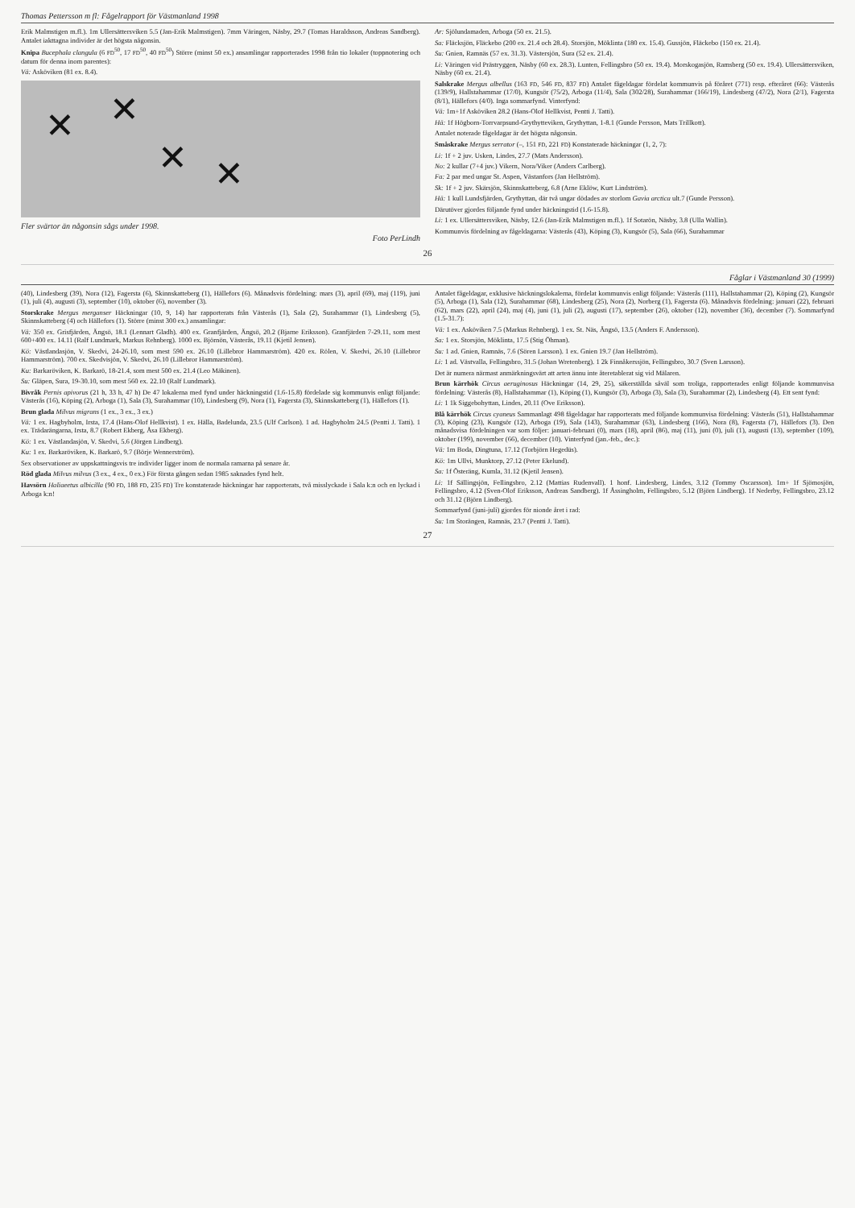Thomas Pettersson m fl: Fågelrapport för Västmanland 1998
Erik Malmstigen m.fl.). 1m Ullersättersviken 5.5 (Jan-Erik Malmstigen). 7mm Väringen, Näsby, 29.7 (Tomas Haraldsson, Andreas Sandberg). Antalet iakttagna individer är det högsta någonsin.
Knipa Bucephala clangula (6 FD<sup>50</sup>, 17 FD<sup>50</sup>, 40 FD<sup>50</sup>) Större (minst 50 ex.) ansamlingar rapporterades 1998 från tio lokaler (toppnotering och datum för denna inom parentes):
Vä: Asköviken (81 ex. 8.4).
✕ ✕
✕ ✕
Fler svärtor än någonsin sågs under 1998.
Foto PerLindh
Ar: Sjölundamaden, Arboga (50 ex. 21.5).
Sa: Fläcksjön, Fläckebo (200 ex. 21.4 och 28.4). Storsjön, Möklinta (180 ex. 15.4). Gussjön, Fläckebo (150 ex. 21.4).
Su: Gnien, Ramnäs (57 ex. 31.3). Västersjön, Sura (52 ex. 21.4).
Li: Väringen vid Prästryggen, Näsby (60 ex. 28.3). Lunten, Fellingsbro (50 ex. 19.4). Morskogasjön, Ramsberg (50 ex. 19.4). Ullersättersviken, Näsby (60 ex. 21.4).
Salskrake Mergus albellus (163 FD, 546 FD, 837 FD) Antalet fågeldagar fördelat kommunvis på föråret (771) resp. efteråret (66): Västerås (139/9), Hallstahammar (17/0), Kungsör (75/2), Arboga (11/4), Sala (302/28), Surahammar (166/19), Lindesberg (47/2), Nora (2/1), Fagersta (8/1), Hällefors (4/0). Inga sommarfynd. Vinterfynd:
Vä: 1m+1f Asköviken 28.2 (Hans-Olof Hellkvist, Pentti J. Tatti).
Hä: 1f Högborn-Torrvarpsund-Grythytteviken, Grythyttan, 1-8.1 (Gunde Persson, Mats Trillkott).
Antalet noterade fågeldagar är det högsta någonsin.
Småskrake Mergus serrator (–, 151 FD, 221 FD) Konstaterade häckningar (1, 2, 7):
Li: 1f + 2 juv. Usken, Lindes, 27.7 (Mats Andersson).
No: 2 kullar (7+4 juv.) Vikern, Nora/Viker (Anders Carlberg).
Fa: 2 par med ungar St. Aspen, Västanfors (Jan Hellström).
Sk: 1f + 2 juv. Skärsjön, Skinnskatteberg, 6.8 (Arne Eklöw, Kurt Lindström).
Hä: 1 kull Lundsfjärden, Grythyttan, där två ungar dödades av storlom Gavia arctica ult.7 (Gunde Persson).
Därutöver gjordes följande fynd under häckningstid (1.6-15.8).
Li: 1 ex. Ullersättersviken, Näsby, 12.6 (Jan-Erik Malmstigen m.fl.). 1f Sotarön, Näsby, 3.8 (Ulla Wallin).
Kommunvis fördelning av fågeldagarna: Västerås (43), Köping (3), Kungsör (5), Sala (66), Surahammar
26
Fåglar i Västmanland 30 (1999)
(40), Lindesberg (39), Nora (12), Fagersta (6), Skinnskatteberg (1), Hällefors (6). Månadsvis fördelning: mars (3), april (69), maj (119), juni (1), juli (4), augusti (3), september (10), oktober (6), november (3).
Storskrake Mergus merganser Häckningar (10, 9, 14) har rapporterats från Västerås (1), Sala (2), Surahammar (1), Lindesberg (5), Skinnskatteberg (4) och Hällefors (1). Större (minst 300 ex.) ansamlingar:
Vä: 350 ex. Grisfjärden, Ängsö, 18.1 (Lennart Gladh). 400 ex. Granfjärden, Ängsö, 20.2 (Bjarne Eriksson). Granfjärden 7-29.11, som mest 600+400 ex. 14.11 (Ralf Lundmark, Markus Rehnberg). 1000 ex. Björnön, Västerås, 19.11 (Kjetil Jensen).
Kö: Västlandasjön, V. Skedvi, 24-26.10, som mest 590 ex. 26.10 (Lillebror Hammarström). 420 ex. Rölen, V. Skedvi, 26.10 (Lillebror Hammarström). 700 ex. Skedvisjön, V. Skedvi, 26.10 (Lillebror Hammarström).
Ku: Barkaröviken, K. Barkarö, 18-21.4, som mest 500 ex. 21.4 (Leo Mäkinen).
Su: Gläpen, Sura, 19-30.10, som mest 560 ex. 22.10 (Ralf Lundmark).
Bivråk Pernis apivorus (21 h, 33 h, 47 h) De 47 lokalerna med fynd under häckningstid (1.6-15.8) fördelade sig kommunvis enligt följande: Västerås (16), Köping (2), Arboga (1), Sala (3), Surahammar (10), Lindesberg (9), Nora (1), Fagersta (3), Skinnskatteberg (1), Hällefors (1).
Brun glada Milvus migrans (1 ex., 3 ex., 3 ex.)
Vä: 1 ex. Hagbyholm, Irsta, 17.4 (Hans-Olof Hellkvist). 1 ex. Hälla, Badelunda, 23.5 (Ulf Carlson). 1 ad. Hagbyholm 24.5 (Pentti J. Tatti). 1 ex. Trädarängarna, Irsta, 8.7 (Robert Ekberg, Åsa Ekberg).
Kö: 1 ex. Västlandasjön, V. Skedvi, 5.6 (Jörgen Lindberg).
Ku: 1 ex. Barkaröviken, K. Barkarö, 9.7 (Börje Wennerström).
Sex observationer av uppskattningsvis tre individer ligger inom de normala ramarna på senare år.
Röd glada Milvus milvus (3 ex., 4 ex., 0 ex.) För första gången sedan 1985 saknades fynd helt.
Havsörn Haliaeetus albicilla (90 FD, 188 FD, 235 FD) Tre konstaterade häckningar har rapporterats, två misslyckade i Sala k:n och en lyckad i Arboga k:n!
Antalet fågeldagar, exklusive häckningslokalerna, fördelat kommunvis enligt följande: Västerås (111), Hallstahammar (2), Köping (2), Kungsör (5), Arboga (1), Sala (12), Surahammar (68), Lindesberg (25), Nora (2), Norberg (1), Fagersta (6). Månadsvis fördelning: januari (22), februari (62), mars (22), april (24), maj (4), juni (1), juli (2), augusti (17), september (26), oktober (12), november (36), december (7). Sommarfynd (1.5-31.7):
Vä: 1 ex. Asköviken 7.5 (Markus Rehnberg). 1 ex. St. Näs, Ängsö, 13.5 (Anders F. Andersson).
Sa: 1 ex. Storsjön, Möklinta, 17.5 (Stig Öhman).
Su: 1 ad. Gnien, Ramnäs, 7.6 (Sören Larsson). 1 ex. Gnien 19.7 (Jan Hellström).
Li: 1 ad. Västvalla, Fellingsbro, 31.5 (Johan Wretenberg). 1 2k Finnåkerssjön, Fellingsbro, 30.7 (Sven Larsson).
Det är numera närmast anmärkningsvärt att arten ännu inte återetablerat sig vid Mälaren.
Brun kärrhök Circus aeruginosus Häckningar (14, 29, 25), säkerställda såväl som troliga, rapporterades enligt följande kommunvisa fördelning: Västerås (8), Hallstahammar (1), Köping (1), Kungsör (3), Arboga (3), Sala (3), Surahammar (2), Lindesberg (4). Ett sent fynd:
Li: 1 1k Siggebohyttan, Lindes, 20.11 (Ove Eriksson).
Blå kärrhök Circus cyaneus Sammanlagt 498 fågeldagar har rapporterats med följande kommunvisa fördelning: Västerås (51), Hallstahammar (3), Köping (23), Kungsör (12), Arboga (19), Sala (143), Surahammar (63), Lindesberg (166), Nora (8), Fagersta (7), Hällefors (3). Den månadsvisa fördelningen var som följer: januari-februari (0), mars (18), april (86), maj (11), juni (0), juli (1), augusti (13), september (109), oktober (199), november (66), december (10). Vinterfynd (jan.-feb., dec.):
Vä: 1m Boda, Dingtuna, 17.12 (Torbjörn Hegedüs).
Kö: 1m Ullvi, Munktorp, 27.12 (Peter Ekelund).
Sa: 1f Österäng, Kumla, 31.12 (Kjetil Jensen).
Li: 1f Sällingsjön, Fellingsbro, 2.12 (Mattias Rudenvall). 1 honf. Lindesberg, Lindes, 3.12 (Tommy Oscarsson). 1m+ 1f Sjömosjön, Fellingsbro, 4.12 (Sven-Olof Eriksson, Andreas Sandberg). 1f Åssingholm, Fellingsbro, 5.12 (Björn Lindberg). 1f Nederby, Fellingsbro, 23.12 och 31.12 (Björn Lindberg).
Sommarfynd (juni-juli) gjordes för nionde året i rad:
Su: 1m Storängen, Ramnäs, 23.7 (Pentti J. Tatti).
27